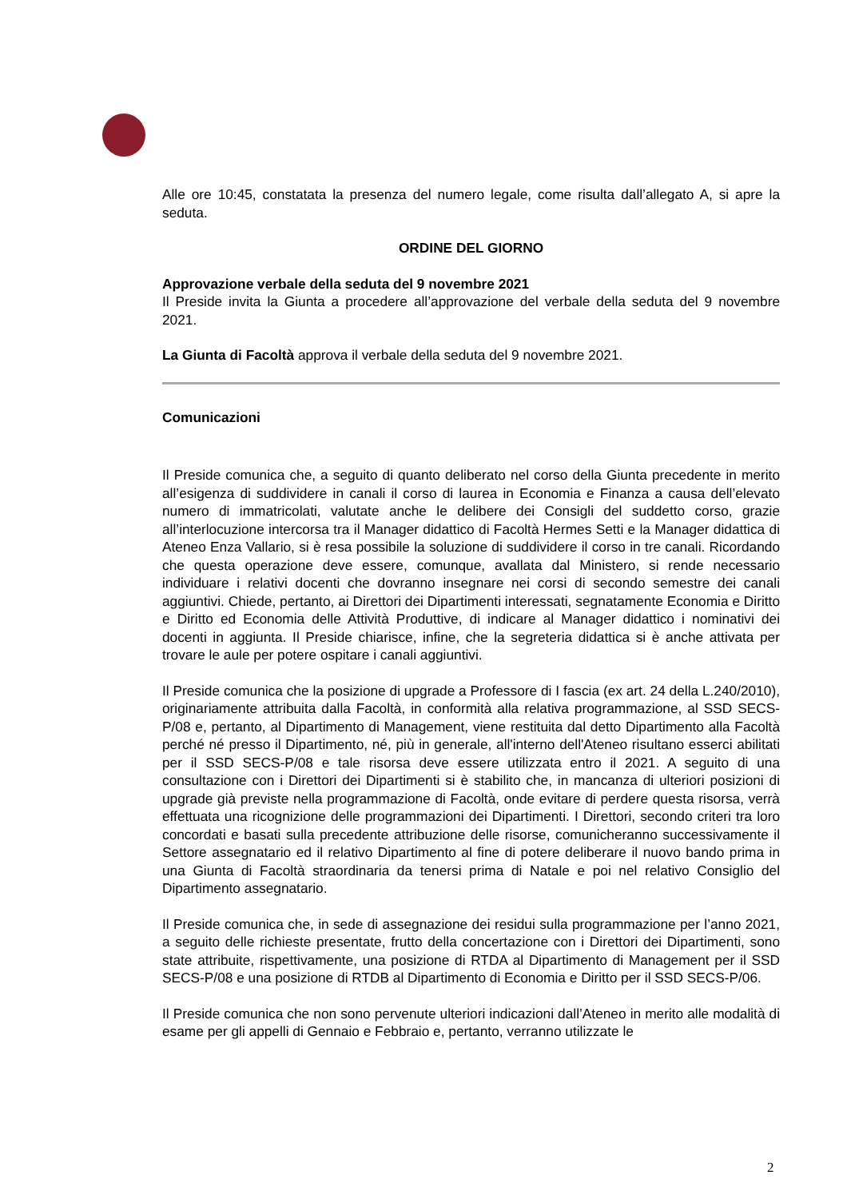Alle ore 10:45, constatata la presenza del numero legale, come risulta dall’allegato A, si apre la seduta.
ORDINE DEL GIORNO
Approvazione verbale della seduta del 9 novembre 2021
Il Preside invita la Giunta a procedere all’approvazione del verbale della seduta del 9 novembre 2021.
La Giunta di Facoltà approva il verbale della seduta del 9 novembre 2021.
Comunicazioni
Il Preside comunica che, a seguito di quanto deliberato nel corso della Giunta precedente in merito all’esigenza di suddividere in canali il corso di laurea in Economia e Finanza a causa dell’elevato numero di immatricolati, valutate anche le delibere dei Consigli del suddetto corso, grazie all’interlocuzione intercorsa tra il Manager didattico di Facoltà Hermes Setti e la Manager didattica di Ateneo Enza Vallario, si è resa possibile la soluzione di suddividere il corso in tre canali. Ricordando che questa operazione deve essere, comunque, avallata dal Ministero, si rende necessario individuare i relativi docenti che dovranno insegnare nei corsi di secondo semestre dei canali aggiuntivi. Chiede, pertanto, ai Direttori dei Dipartimenti interessati, segnatamente Economia e Diritto e Diritto ed Economia delle Attività Produttive, di indicare al Manager didattico i nominativi dei docenti in aggiunta. Il Preside chiarisce, infine, che la segreteria didattica si è anche attivata per trovare le aule per potere ospitare i canali aggiuntivi.
Il Preside comunica che la posizione di upgrade a Professore di I fascia (ex art. 24 della L.240/2010), originariamente attribuita dalla Facoltà, in conformità alla relativa programmazione, al SSD SECS-P/08 e, pertanto, al Dipartimento di Management, viene restituita dal detto Dipartimento alla Facoltà perché né presso il Dipartimento, né, più in generale, all'interno dell'Ateneo risultano esserci abilitati per il SSD SECS-P/08 e tale risorsa deve essere utilizzata entro il 2021. A seguito di una consultazione con i Direttori dei Dipartimenti si è stabilito che, in mancanza di ulteriori posizioni di upgrade già previste nella programmazione di Facoltà, onde evitare di perdere questa risorsa, verrà effettuata una ricognizione delle programmazioni dei Dipartimenti. I Direttori, secondo criteri tra loro concordati e basati sulla precedente attribuzione delle risorse, comunicheranno successivamente il Settore assegnatario ed il relativo Dipartimento al fine di potere deliberare il nuovo bando prima in una Giunta di Facoltà straordinaria da tenersi prima di Natale e poi nel relativo Consiglio del Dipartimento assegnatario.
Il Preside comunica che, in sede di assegnazione dei residui sulla programmazione per l’anno 2021, a seguito delle richieste presentate, frutto della concertazione con i Direttori dei Dipartimenti, sono state attribuite, rispettivamente, una posizione di RTDA al Dipartimento di Management per il SSD SECS-P/08 e una posizione di RTDB al Dipartimento di Economia e Diritto per il SSD SECS-P/06.
Il Preside comunica che non sono pervenute ulteriori indicazioni dall’Ateneo in merito alle modalità di esame per gli appelli di Gennaio e Febbraio e, pertanto, verranno utilizzate le
2